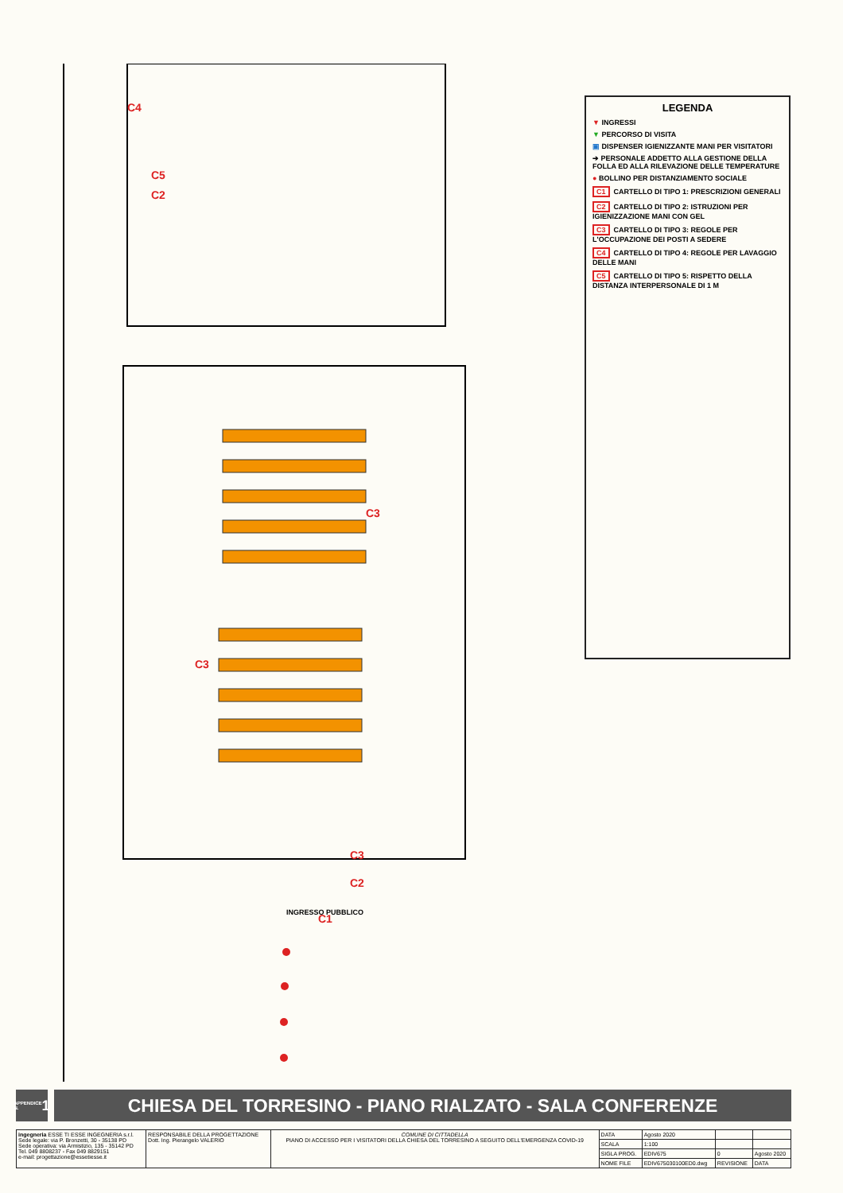C4
C5
C2
C3
C3
C3
C2
C1
INGRESSO PUBBLICO
LEGENDA
▼ INGRESSI
▼ PERCORSO DI VISITA
▣ DISPENSER IGIENIZZANTE MANI PER VISITATORI
➔ PERSONALE ADDETTO ALLA GESTIONE DELLA FOLLA ED ALLA RILEVAZIONE DELLE TEMPERATURE
● BOLLINO PER DISTANZIAMENTO SOCIALE
C1 CARTELLO DI TIPO 1: PRESCRIZIONI GENERALI
C2 CARTELLO DI TIPO 2: ISTRUZIONI PER IGIENIZZAZIONE MANI CON GEL
C3 CARTELLO DI TIPO 3: REGOLE PER L'OCCUPAZIONE DEI POSTI A SEDERE
C4 CARTELLO DI TIPO 4: REGOLE PER LAVAGGIO DELLE MANI
C5 CARTELLO DI TIPO 5: RISPETTO DELLA DISTANZA INTERPERSONALE DI 1 M
APPENDICE N. 1
CHIESA DEL TORRESINO - PIANO RIALZATO - SALA CONFERENZE
| ingegneria ESSE TI ESSE INGEGNERIA s.r.l. Sede legale: via P. Bronzetti, 30 - 35138 PD Sede operativa: via Armistizio, 135 - 35142 PD Tel. 049 8808237 - Fax 049 8829151 e-mail: progettazione@essetiesse.it | RESPONSABILE DELLA PROGETTAZIONE Dott. Ing. Pierangelo VALERIO | COMUNE DI CITTADELLA PIANO DI ACCESSO PER I VISITATORI DELLA CHIESA DEL TORRESINO A SEGUITO DELL'EMERGENZA COVID-19 | DATA | Agosto 2020 | | |
| | | | SCALA | 1:100 | | |
| | | | SIGLA PROG. | EDIV675 | 0 | Agosto 2020 |
| | | | NOME FILE | EDIV675030100ED0.dwg | REVISIONE | DATA |